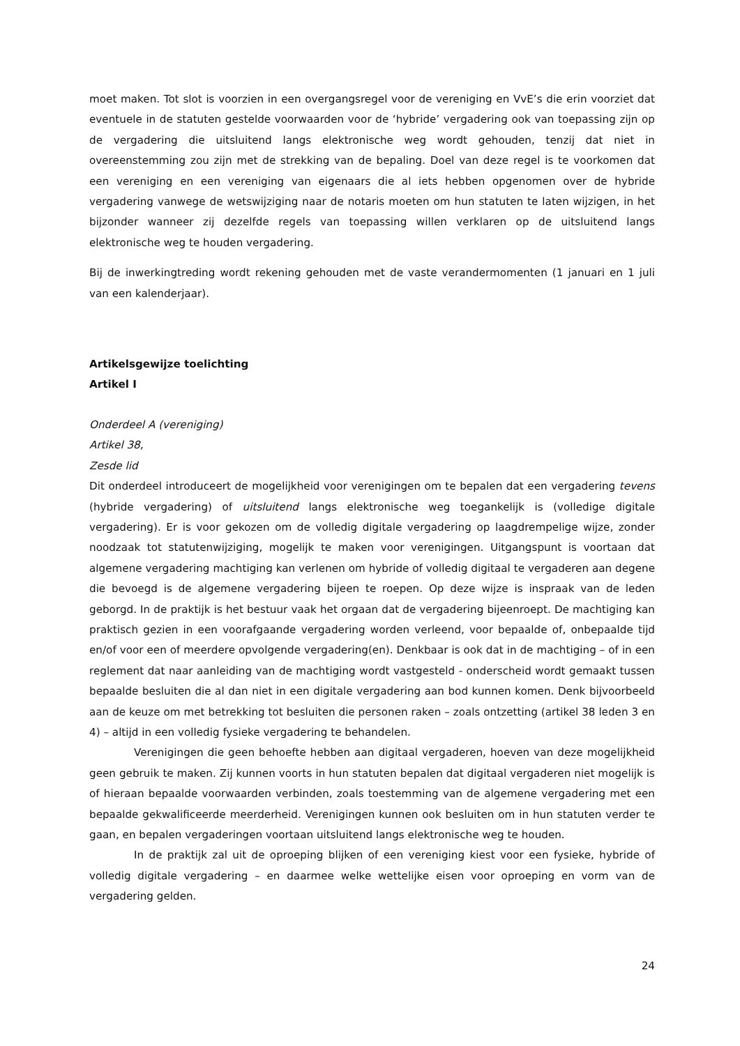moet maken. Tot slot is voorzien in een overgangsregel voor de vereniging en VvE’s die erin voorziet dat eventuele in de statuten gestelde voorwaarden voor de ‘hybride’ vergadering ook van toepassing zijn op de vergadering die uitsluitend langs elektronische weg wordt gehouden, tenzij dat niet in overeenstemming zou zijn met de strekking van de bepaling. Doel van deze regel is te voorkomen dat een vereniging en een vereniging van eigenaars die al iets hebben opgenomen over de hybride vergadering vanwege de wetswijziging naar de notaris moeten om hun statuten te laten wijzigen, in het bijzonder wanneer zij dezelfde regels van toepassing willen verklaren op de uitsluitend langs elektronische weg te houden vergadering.
Bij de inwerkingtreding wordt rekening gehouden met de vaste verandermomenten (1 januari en 1 juli van een kalenderjaar).
Artikelsgewijze toelichting
Artikel I
Onderdeel A (vereniging)
Artikel 38,
Zesde lid
Dit onderdeel introduceert de mogelijkheid voor verenigingen om te bepalen dat een vergadering tevens (hybride vergadering) of uitsluitend langs elektronische weg toegankelijk is (volledige digitale vergadering). Er is voor gekozen om de volledig digitale vergadering op laagdrempelige wijze, zonder noodzaak tot statutenwijziging, mogelijk te maken voor verenigingen. Uitgangspunt is voortaan dat algemene vergadering machtiging kan verlenen om hybride of volledig digitaal te vergaderen aan degene die bevoegd is de algemene vergadering bijeen te roepen. Op deze wijze is inspraak van de leden geborgd. In de praktijk is het bestuur vaak het orgaan dat de vergadering bijeenroept. De machtiging kan praktisch gezien in een voorafgaande vergadering worden verleend, voor bepaalde of, onbepaalde tijd en/of voor een of meerdere opvolgende vergadering(en). Denkbaar is ook dat in de machtiging – of in een reglement dat naar aanleiding van de machtiging wordt vastgesteld - onderscheid wordt gemaakt tussen bepaalde besluiten die al dan niet in een digitale vergadering aan bod kunnen komen. Denk bijvoorbeeld aan de keuze om met betrekking tot besluiten die personen raken – zoals ontzetting (artikel 38 leden 3 en 4) – altijd in een volledig fysieke vergadering te behandelen.
Verenigingen die geen behoefte hebben aan digitaal vergaderen, hoeven van deze mogelijkheid geen gebruik te maken. Zij kunnen voorts in hun statuten bepalen dat digitaal vergaderen niet mogelijk is of hieraan bepaalde voorwaarden verbinden, zoals toestemming van de algemene vergadering met een bepaalde gekwalificeerde meerderheid. Verenigingen kunnen ook besluiten om in hun statuten verder te gaan, en bepalen vergaderingen voortaan uitsluitend langs elektronische weg te houden.
In de praktijk zal uit de oproeping blijken of een vereniging kiest voor een fysieke, hybride of volledig digitale vergadering – en daarmee welke wettelijke eisen voor oproeping en vorm van de vergadering gelden.
24